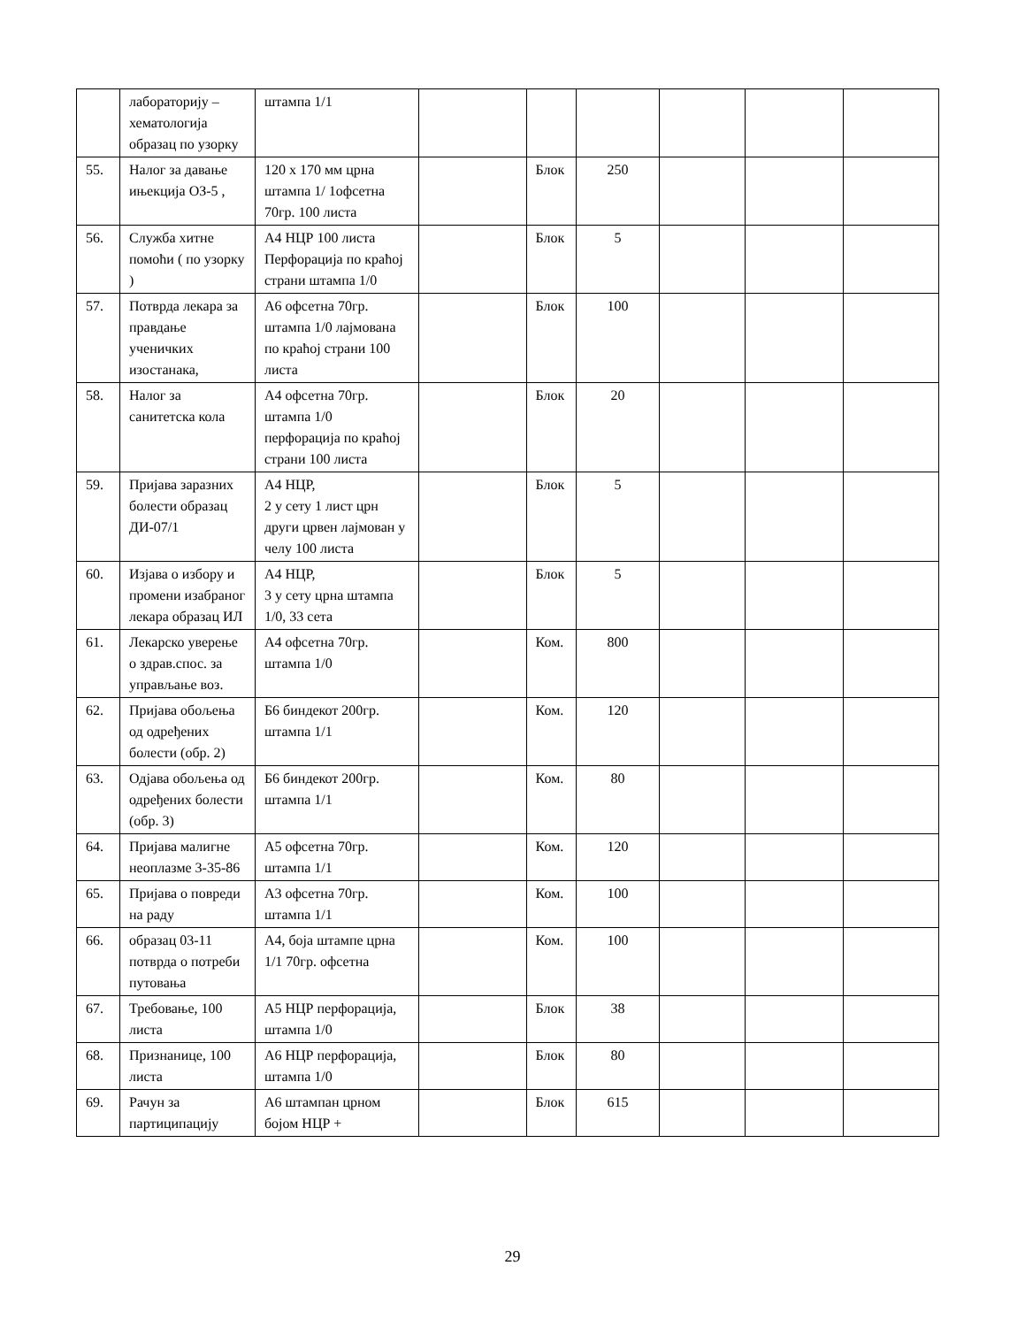| | лабораторију – хематологија образац по узорку | штампа 1/1 | | | | | | |
| 55. | Налог за давање ињекција ОЗ-5 , | 120 x 170 мм црна штампа 1/ 1офсетна 70гр. 100 листа | | Блок | 250 | | | |
| 56. | Служба хитне помоћи ( по узорку ) | А4 НЦР 100 листа Перфорација по краћој страни штампа 1/0 | | Блок | 5 | | | |
| 57. | Потврда лекара за правдање ученичких изостанака, | А6 офсетна 70гр. штампа 1/0 лајмована по краћој страни 100 листа | | Блок | 100 | | | |
| 58. | Налог за санитетска кола | А4 офсетна 70гр. штампа 1/0 перфорација по краћој страни 100 листа | | Блок | 20 | | | |
| 59. | Пријава заразних болести образац ДИ-07/1 | А4 НЦР, 2 у сету 1 лист црн други црвен лајмован у челу 100 листа | | Блок | 5 | | | |
| 60. | Изјава о избору и промени изабраног лекара образац ИЛ | А4 НЦР, 3 у сету црна штампа 1/0, 33 сета | | Блок | 5 | | | |
| 61. | Лекарско уверење о здрав.спос. за управљање воз. | А4 офсетна 70гр. штампа 1/0 | | Ком. | 800 | | | |
| 62. | Пријава обољења од одређених болести (обр. 2) | Б6 биндекот 200гр. штампа 1/1 | | Ком. | 120 | | | |
| 63. | Одјава обољења од одређених болести (обр. 3) | Б6 биндекот 200гр. штампа 1/1 | | Ком. | 80 | | | |
| 64. | Пријава малигне неоплазме 3-35-86 | А5 офсетна 70гр. штампа 1/1 | | Ком. | 120 | | | |
| 65. | Пријава о повреди на раду | А3 офсетна 70гр. штампа 1/1 | | Ком. | 100 | | | |
| 66. | образац 03-11 потврда о потреби путовања | А4, боја штампе црна 1/1 70гр. офсетна | | Ком. | 100 | | | |
| 67. | Требовање, 100 листа | А5 НЦР перфорација, штампа 1/0 | | Блок | 38 | | | |
| 68. | Признанице, 100 листа | А6 НЦР перфорација, штампа 1/0 | | Блок | 80 | | | |
| 69. | Рачун за партиципацију | А6 штампан црном бојом НЦР + | | Блок | 615 | | | |
29